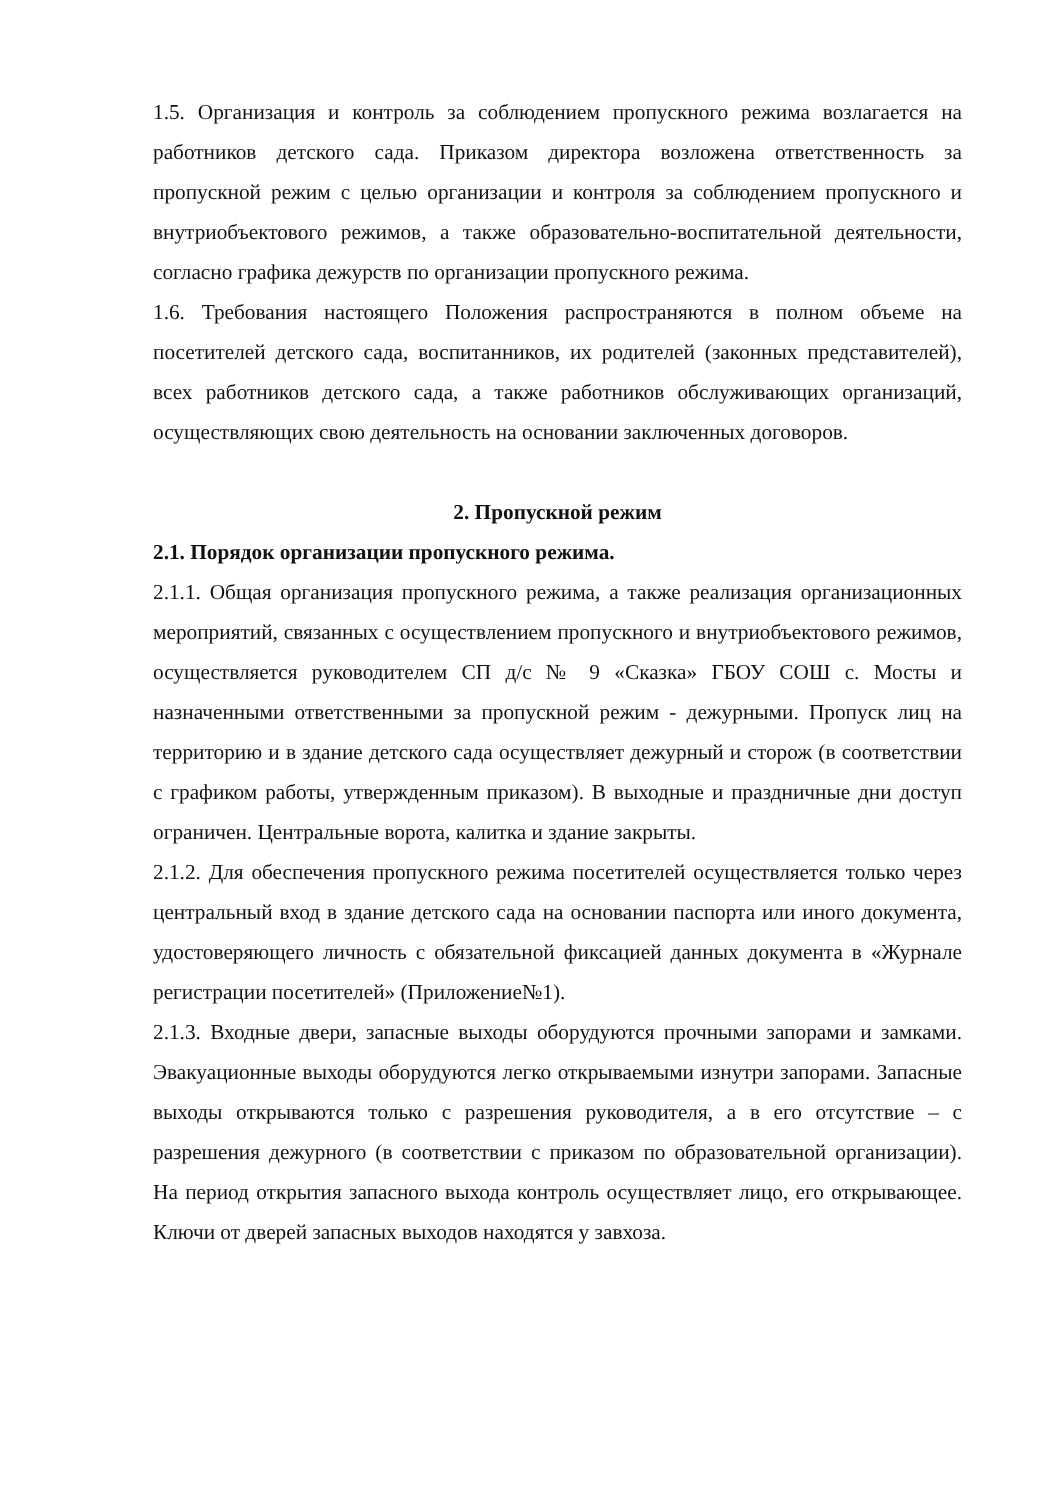1.5. Организация и контроль за соблюдением пропускного режима возлагается на работников детского сада. Приказом директора возложена ответственность за пропускной режим с целью организации и контроля за соблюдением пропускного и внутриобъектового режимов, а также образовательно-воспитательной деятельности, согласно графика дежурств по организации пропускного режима.
1.6. Требования настоящего Положения распространяются в полном объеме на посетителей детского сада, воспитанников, их родителей (законных представителей), всех работников детского сада, а также работников обслуживающих организаций, осуществляющих свою деятельность на основании заключенных договоров.
2. Пропускной режим
2.1. Порядок организации пропускного режима.
2.1.1. Общая организация пропускного режима, а также реализация организационных мероприятий, связанных с осуществлением пропускного и внутриобъектового режимов, осуществляется руководителем СП д/с № 9 «Сказка» ГБОУ СОШ с. Мосты и назначенными ответственными за пропускной режим - дежурными. Пропуск лиц на территорию и в здание детского сада осуществляет дежурный и сторож (в соответствии с графиком работы, утвержденным приказом). В выходные и праздничные дни доступ ограничен. Центральные ворота, калитка и здание закрыты.
2.1.2. Для обеспечения пропускного режима посетителей осуществляется только через центральный вход в здание детского сада на основании паспорта или иного документа, удостоверяющего личность с обязательной фиксацией данных документа в «Журнале регистрации посетителей» (Приложение№1).
2.1.3. Входные двери, запасные выходы оборудуются прочными запорами и замками. Эвакуационные выходы оборудуются легко открываемыми изнутри запорами. Запасные выходы открываются только с разрешения руководителя, а в его отсутствие – с разрешения дежурного (в соответствии с приказом по образовательной организации). На период открытия запасного выхода контроль осуществляет лицо, его открывающее. Ключи от дверей запасных выходов находятся у завхоза.